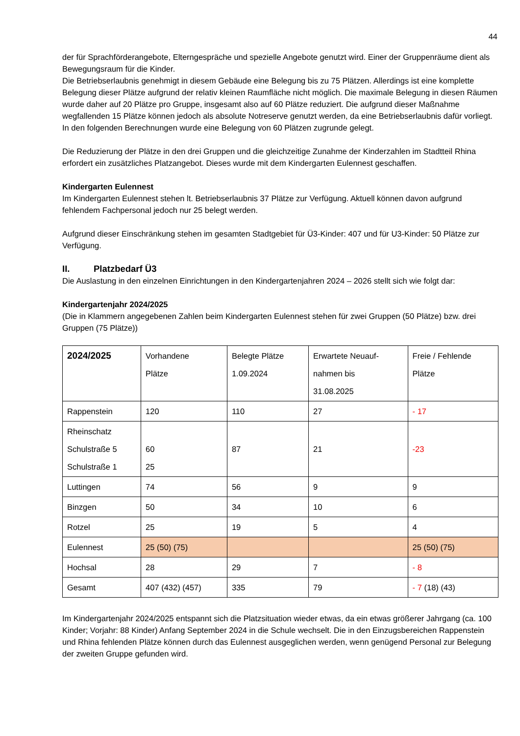44
der für Sprachförderangebote, Elterngespräche und spezielle Angebote genutzt wird. Einer der Gruppenräume dient als Bewegungsraum für die Kinder.
Die Betriebserlaubnis genehmigt in diesem Gebäude eine Belegung bis zu 75 Plätzen. Allerdings ist eine komplette Belegung dieser Plätze aufgrund der relativ kleinen Raumfläche nicht möglich. Die maximale Belegung in diesen Räumen wurde daher auf 20 Plätze pro Gruppe, insgesamt also auf 60 Plätze reduziert. Die aufgrund dieser Maßnahme wegfallenden 15 Plätze können jedoch als absolute Notreserve genutzt werden, da eine Betriebserlaubnis dafür vorliegt. In den folgenden Berechnungen wurde eine Belegung von 60 Plätzen zugrunde gelegt.
Die Reduzierung der Plätze in den drei Gruppen und die gleichzeitige Zunahme der Kinderzahlen im Stadtteil Rhina erfordert ein zusätzliches Platzangebot. Dieses wurde mit dem Kindergarten Eulennest geschaffen.
Kindergarten Eulennest
Im Kindergarten Eulennest stehen lt. Betriebserlaubnis 37 Plätze zur Verfügung. Aktuell können davon aufgrund fehlendem Fachpersonal jedoch nur 25 belegt werden.
Aufgrund dieser Einschränkung stehen im gesamten Stadtgebiet für Ü3-Kinder: 407 und für U3-Kinder: 50 Plätze zur Verfügung.
II. Platzbedarf Ü3
Die Auslastung in den einzelnen Einrichtungen in den Kindergartenjahren 2024 – 2026 stellt sich wie folgt dar:
Kindergartenjahr 2024/2025
(Die in Klammern angegebenen Zahlen beim Kindergarten Eulennest stehen für zwei Gruppen (50 Plätze) bzw. drei Gruppen (75 Plätze))
| 2024/2025 | Vorhandene Plätze | Belegte Plätze 1.09.2024 | Erwartete Neuauf- nahmen bis 31.08.2025 | Freie / Fehlende Plätze |
| --- | --- | --- | --- | --- |
| Rappenstein | 120 | 110 | 27 | - 17 |
| Rheinschatz Schulstraße 5 Schulstraße 1 | 60 25 | 87 | 21 | -23 |
| Luttingen | 74 | 56 | 9 | 9 |
| Binzgen | 50 | 34 | 10 | 6 |
| Rotzel | 25 | 19 | 5 | 4 |
| Eulennest | 25 (50) (75) | | | 25 (50) (75) |
| Hochsal | 28 | 29 | 7 | - 8 |
| Gesamt | 407 (432) (457) | 335 | 79 | - 7 (18) (43) |
Im Kindergartenjahr 2024/2025 entspannt sich die Platzsituation wieder etwas, da ein etwas größerer Jahrgang (ca. 100 Kinder; Vorjahr: 88 Kinder) Anfang September 2024 in die Schule wechselt. Die in den Einzugsbereichen Rappenstein und Rhina fehlenden Plätze können durch das Eulennest ausgeglichen werden, wenn genügend Personal zur Belegung der zweiten Gruppe gefunden wird.